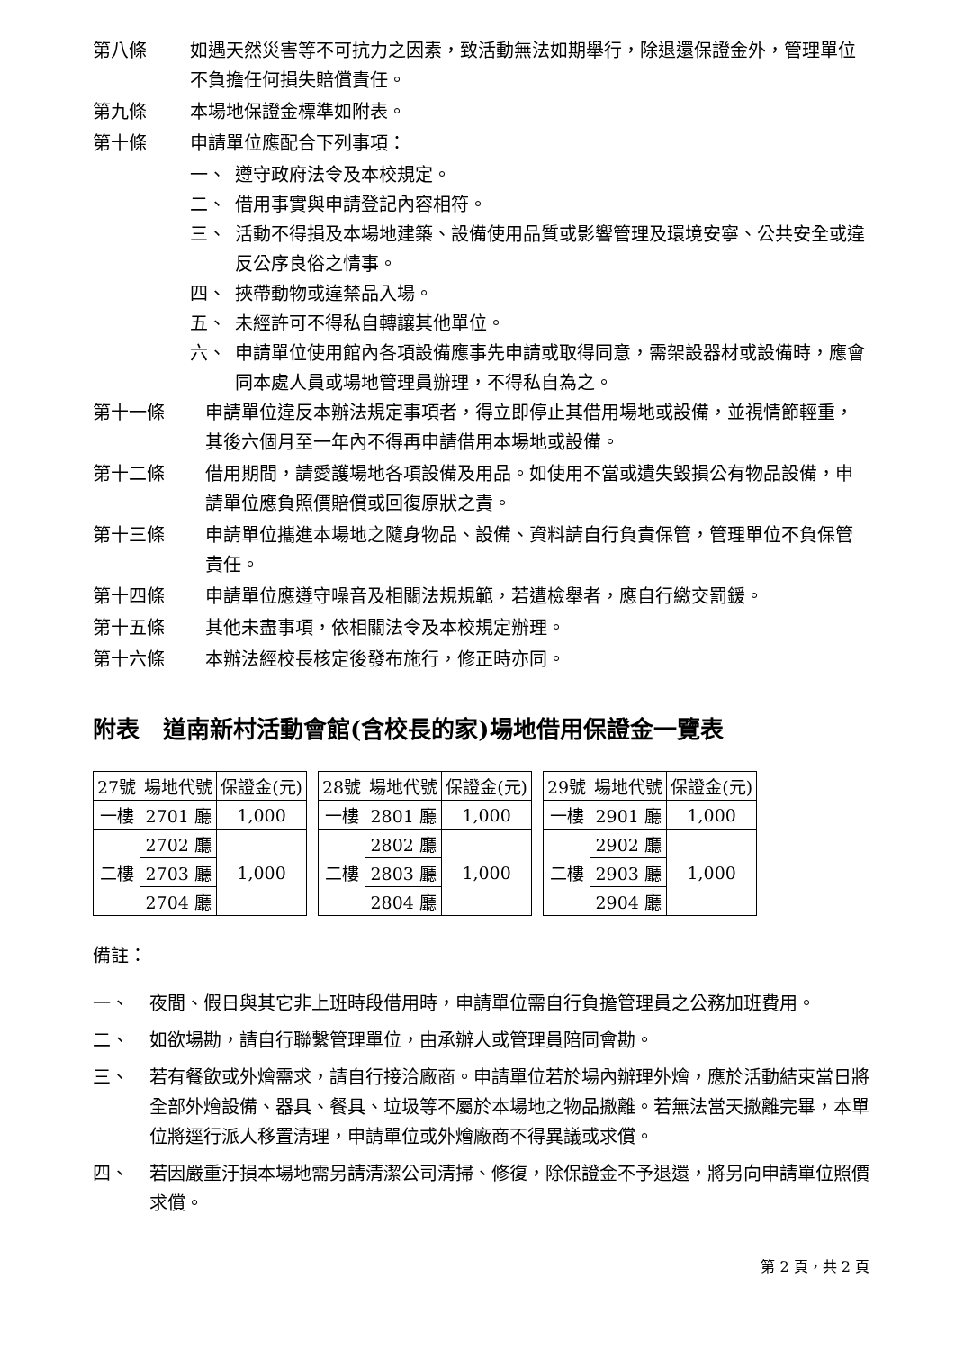第八條 如遇天然災害等不可抗力之因素，致活動無法如期舉行，除退還保證金外，管理單位不負擔任何損失賠償責任。
第九條 本場地保證金標準如附表。
第十條 申請單位應配合下列事項：
一、 遵守政府法令及本校規定。
二、 借用事實與申請登記內容相符。
三、 活動不得損及本場地建築、設備使用品質或影響管理及環境安寧、公共安全或違反公序良俗之情事。
四、 挾帶動物或違禁品入場。
五、 未經許可不得私自轉讓其他單位。
六、 申請單位使用館內各項設備應事先申請或取得同意，需架設器材或設備時，應會同本處人員或場地管理員辦理，不得私自為之。
第十一條 申請單位違反本辦法規定事項者，得立即停止其借用場地或設備，並視情節輕重，其後六個月至一年內不得再申請借用本場地或設備。
第十二條 借用期間，請愛護場地各項設備及用品。如使用不當或遺失毀損公有物品設備，申請單位應負照價賠償或回復原狀之責。
第十三條 申請單位攜進本場地之隨身物品、設備、資料請自行負責保管，管理單位不負保管責任。
第十四條 申請單位應遵守噪音及相關法規規範，若遭檢舉者，應自行繳交罰鍰。
第十五條 其他未盡事項，依相關法令及本校規定辦理。
第十六條 本辦法經校長核定後發布施行，修正時亦同。
附表　道南新村活動會館(含校長的家)場地借用保證金一覽表
| 27號 | 場地代號 | 保證金(元) |
| 一樓 | 2701 廳 | 1,000 |
| 二樓 | 2702 廳 | 1,000 |
| | 2703 廳 | |
| | 2704 廳 | |
| 28號 | 場地代號 | 保證金(元) |
| 一樓 | 2801 廳 | 1,000 |
| 二樓 | 2802 廳 | 1,000 |
| | 2803 廳 | |
| | 2804 廳 | |
| 29號 | 場地代號 | 保證金(元) |
| 一樓 | 2901 廳 | 1,000 |
| 二樓 | 2902 廳 | 1,000 |
| | 2903 廳 | |
| | 2904 廳 | |
備註：
一、 夜間、假日與其它非上班時段借用時，申請單位需自行負擔管理員之公務加班費用。
二、 如欲場勘，請自行聯繫管理單位，由承辦人或管理員陪同會勘。
三、 若有餐飲或外燴需求，請自行接洽廠商。申請單位若於場內辦理外燴，應於活動結束當日將全部外燴設備、器具、餐具、垃圾等不屬於本場地之物品撤離。若無法當天撤離完畢，本單位將逕行派人移置清理，申請單位或外燴廠商不得異議或求償。
四、 若因嚴重汙損本場地需另請清潔公司清掃、修復，除保證金不予退還，將另向申請單位照價求償。
第 2 頁，共 2 頁